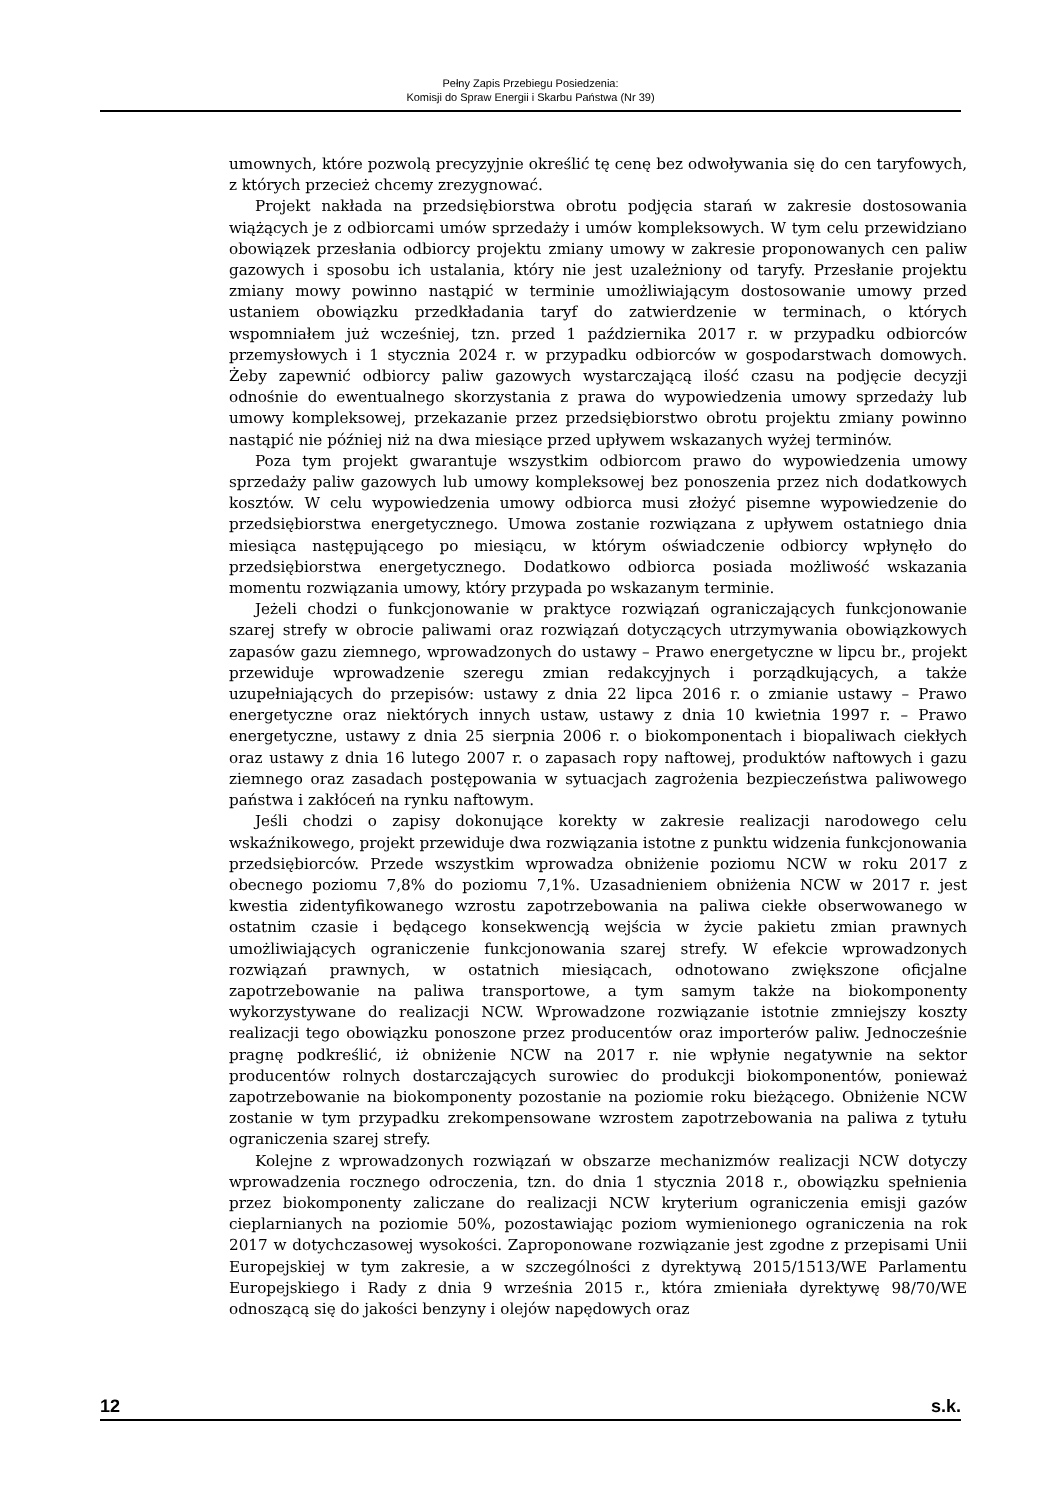Pełny Zapis Przebiegu Posiedzenia:
Komisji do Spraw Energii i Skarbu Państwa (Nr 39)
umownych, które pozwolą precyzyjnie określić tę cenę bez odwoływania się do cen taryfowych, z których przecież chcemy zrezygnować.
Projekt nakłada na przedsiębiorstwa obrotu podjęcia starań w zakresie dostosowania wiążących je z odbiorcami umów sprzedaży i umów kompleksowych. W tym celu przewidziano obowiązek przesłania odbiorcy projektu zmiany umowy w zakresie proponowanych cen paliw gazowych i sposobu ich ustalania, który nie jest uzależniony od taryfy. Przesłanie projektu zmiany mowy powinno nastąpić w terminie umożliwiającym dostosowanie umowy przed ustaniem obowiązku przedkładania taryf do zatwierdzenie w terminach, o których wspomniałem już wcześniej, tzn. przed 1 października 2017 r. w przypadku odbiorców przemysłowych i 1 stycznia 2024 r. w przypadku odbiorców w gospodarstwach domowych. Żeby zapewnić odbiorcy paliw gazowych wystarczającą ilość czasu na podjęcie decyzji odnośnie do ewentualnego skorzystania z prawa do wypowiedzenia umowy sprzedaży lub umowy kompleksowej, przekazanie przez przedsiębiorstwo obrotu projektu zmiany powinno nastąpić nie później niż na dwa miesiące przed upływem wskazanych wyżej terminów.
Poza tym projekt gwarantuje wszystkim odbiorcom prawo do wypowiedzenia umowy sprzedaży paliw gazowych lub umowy kompleksowej bez ponoszenia przez nich dodatkowych kosztów. W celu wypowiedzenia umowy odbiorca musi złożyć pisemne wypowiedzenie do przedsiębiorstwa energetycznego. Umowa zostanie rozwiązana z upływem ostatniego dnia miesiąca następującego po miesiącu, w którym oświadczenie odbiorcy wpłynęło do przedsiębiorstwa energetycznego. Dodatkowo odbiorca posiada możliwość wskazania momentu rozwiązania umowy, który przypada po wskazanym terminie.
Jeżeli chodzi o funkcjonowanie w praktyce rozwiązań ograniczających funkcjonowanie szarej strefy w obrocie paliwami oraz rozwiązań dotyczących utrzymywania obowiązkowych zapasów gazu ziemnego, wprowadzonych do ustawy – Prawo energetyczne w lipcu br., projekt przewiduje wprowadzenie szeregu zmian redakcyjnych i porządkujących, a także uzupełniających do przepisów: ustawy z dnia 22 lipca 2016 r. o zmianie ustawy – Prawo energetyczne oraz niektórych innych ustaw, ustawy z dnia 10 kwietnia 1997 r. – Prawo energetyczne, ustawy z dnia 25 sierpnia 2006 r. o biokomponentach i biopaliwach ciekłych oraz ustawy z dnia 16 lutego 2007 r. o zapasach ropy naftowej, produktów naftowych i gazu ziemnego oraz zasadach postępowania w sytuacjach zagrożenia bezpieczeństwa paliwowego państwa i zakłóceń na rynku naftowym.
Jeśli chodzi o zapisy dokonujące korekty w zakresie realizacji narodowego celu wskaźnikowego, projekt przewiduje dwa rozwiązania istotne z punktu widzenia funkcjonowania przedsiębiorców. Przede wszystkim wprowadza obniżenie poziomu NCW w roku 2017 z obecnego poziomu 7,8% do poziomu 7,1%. Uzasadnieniem obniżenia NCW w 2017 r. jest kwestia zidentyfikowanego wzrostu zapotrzebowania na paliwa ciekłe obserwowanego w ostatnim czasie i będącego konsekwencją wejścia w życie pakietu zmian prawnych umożliwiających ograniczenie funkcjonowania szarej strefy. W efekcie wprowadzonych rozwiązań prawnych, w ostatnich miesiącach, odnotowano zwiększone oficjalne zapotrzebowanie na paliwa transportowe, a tym samym także na biokomponenty wykorzystywane do realizacji NCW. Wprowadzone rozwiązanie istotnie zmniejszy koszty realizacji tego obowiązku ponoszone przez producentów oraz importerów paliw. Jednocześnie pragnę podkreślić, iż obniżenie NCW na 2017 r. nie wpłynie negatywnie na sektor producentów rolnych dostarczających surowiec do produkcji biokomponentów, ponieważ zapotrzebowanie na biokomponenty pozostanie na poziomie roku bieżącego. Obniżenie NCW zostanie w tym przypadku zrekompensowane wzrostem zapotrzebowania na paliwa z tytułu ograniczenia szarej strefy.
Kolejne z wprowadzonych rozwiązań w obszarze mechanizmów realizacji NCW dotyczy wprowadzenia rocznego odroczenia, tzn. do dnia 1 stycznia 2018 r., obowiązku spełnienia przez biokomponenty zaliczane do realizacji NCW kryterium ograniczenia emisji gazów cieplarnianych na poziomie 50%, pozostawiając poziom wymienionego ograniczenia na rok 2017 w dotychczasowej wysokości. Zaproponowane rozwiązanie jest zgodne z przepisami Unii Europejskiej w tym zakresie, a w szczególności z dyrektywą 2015/1513/WE Parlamentu Europejskiego i Rady z dnia 9 września 2015 r., która zmieniała dyrektywę 98/70/WE odnoszącą się do jakości benzyny i olejów napędowych oraz
12 s.k.